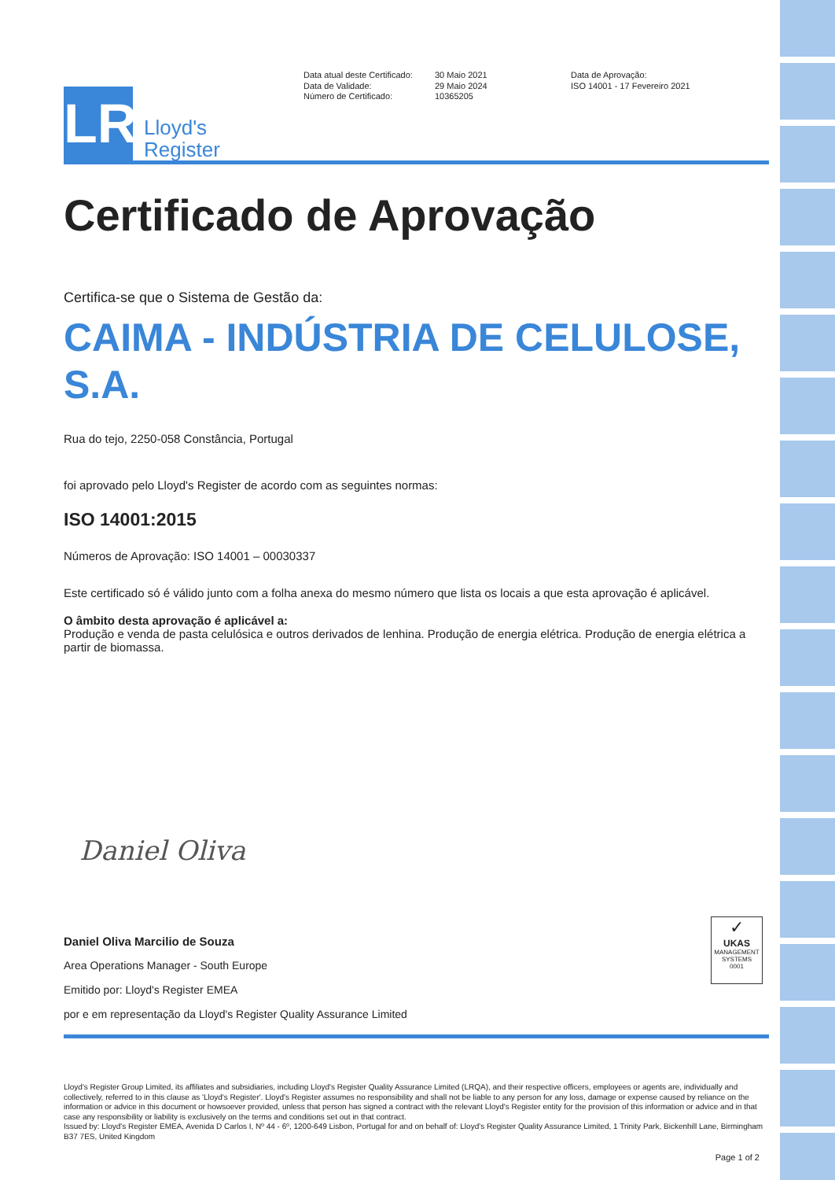LR
Lloyd's
Register
Data atual deste Certificado:
Data de Validade:
Número de Certificado:
30 Maio 2021
29 Maio 2024
10365205
Data de Aprovação:
ISO 14001 - 17 Fevereiro 2021
Certificado de Aprovação
Certifica-se que o Sistema de Gestão da:
CAIMA - INDÚSTRIA DE CELULOSE, S.A.
Rua do tejo, 2250-058 Constância, Portugal
foi aprovado pelo Lloyd's Register de acordo com as seguintes normas:
ISO 14001:2015
Números de Aprovação: ISO 14001 – 00030337
Este certificado só é válido junto com a folha anexa do mesmo número que lista os locais a que esta aprovação é aplicável.
O âmbito desta aprovação é aplicável a:
Produção e venda de pasta celulósica e outros derivados de lenhina. Produção de energia elétrica. Produção de energia elétrica a partir de biomassa.
Daniel Oliva
Daniel Oliva Marcilio de Souza
Area Operations Manager - South Europe
Emitido por: Lloyd's Register EMEA
por e em representação da Lloyd's Register Quality Assurance Limited
✓
UKAS
MANAGEMENT SYSTEMS
0001
Lloyd's Register Group Limited, its affiliates and subsidiaries, including Lloyd's Register Quality Assurance Limited (LRQA), and their respective officers, employees or agents are, individually and collectively, referred to in this clause as 'Lloyd's Register'. Lloyd's Register assumes no responsibility and shall not be liable to any person for any loss, damage or expense caused by reliance on the information or advice in this document or howsoever provided, unless that person has signed a contract with the relevant Lloyd's Register entity for the provision of this information or advice and in that case any responsibility or liability is exclusively on the terms and conditions set out in that contract.
Issued by: Lloyd's Register EMEA, Avenida D Carlos I, Nº 44 - 6º, 1200-649 Lisbon, Portugal for and on behalf of: Lloyd's Register Quality Assurance Limited, 1 Trinity Park, Bickenhill Lane, Birmingham B37 7ES, United Kingdom
Page 1 of 2